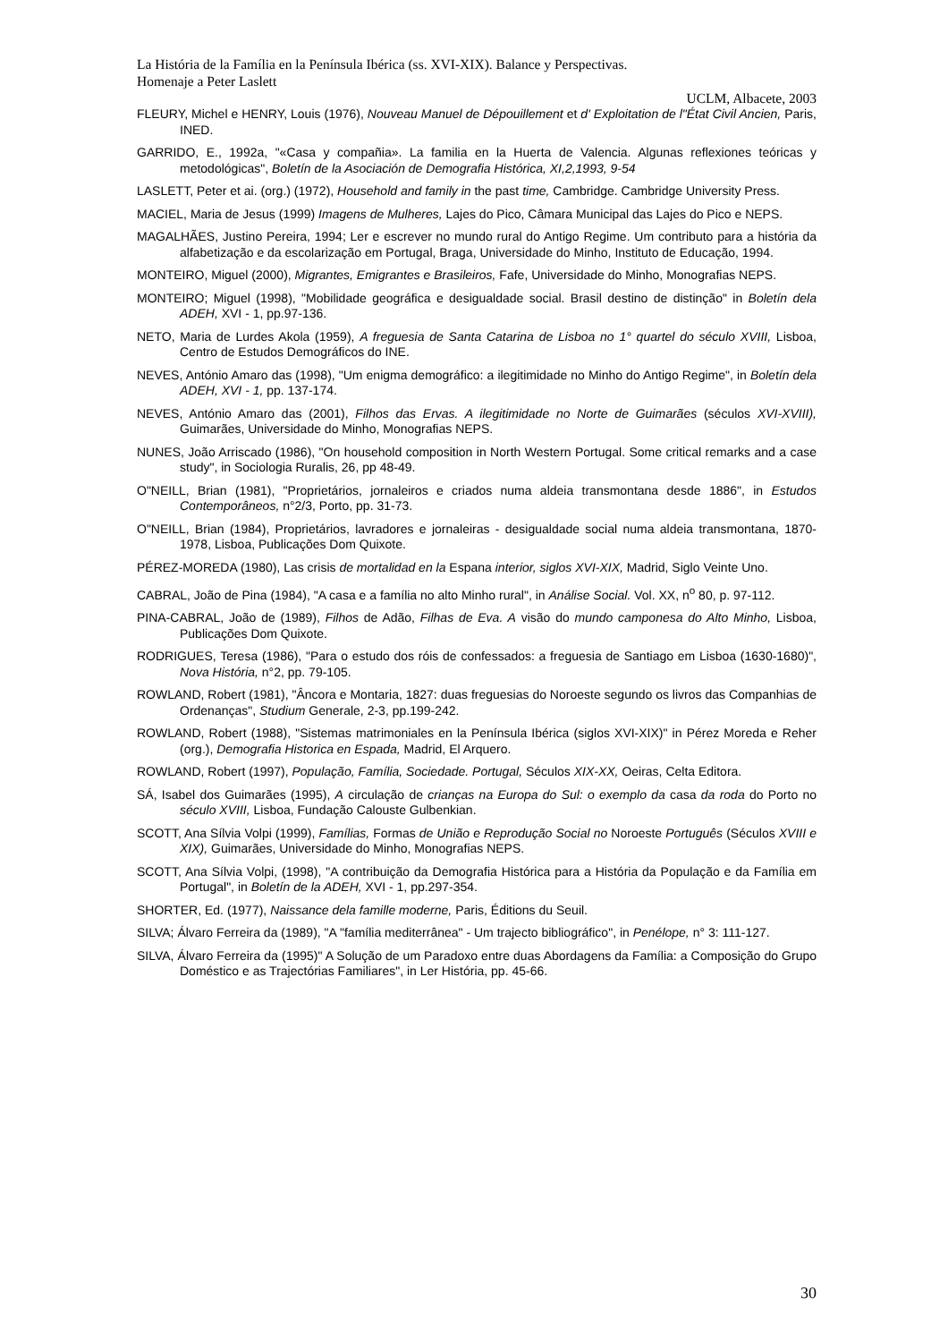La História de la Família en la Península Ibérica (ss. XVI-XIX). Balance y Perspectivas.
Homenaje a Peter Laslett
UCLM, Albacete, 2003
FLEURY, Michel e HENRY, Louis (1976), Nouveau Manuel de Dépouillement et d' Exploitation de l"État Civil Ancien, Paris, INED.
GARRIDO, E., 1992a, "«Casa y compañia». La familia en la Huerta de Valencia. Algunas reflexiones teóricas y metodológicas", Boletín de la Asociación de Demografia Histórica, XI,2,1993, 9-54
LASLETT, Peter et ai. (org.) (1972), Household and family in the past time, Cambridge. Cambridge University Press.
MACIEL, Maria de Jesus (1999) Imagens de Mulheres, Lajes do Pico, Câmara Municipal das Lajes do Pico e NEPS.
MAGALHÃES, Justino Pereira, 1994; Ler e escrever no mundo rural do Antigo Regime. Um contributo para a história da alfabetização e da escolarização em Portugal, Braga, Universidade do Minho, Instituto de Educação, 1994.
MONTEIRO, Miguel (2000), Migrantes, Emigrantes e Brasileiros, Fafe, Universidade do Minho, Monografias NEPS.
MONTEIRO; Miguel (1998), "Mobilidade geográfica e desigualdade social. Brasil destino de distinção" in Boletín dela ADEH, XVI - 1, pp.97-136.
NETO, Maria de Lurdes Akola (1959), A freguesia de Santa Catarina de Lisboa no 1° quartel do século XVIII, Lisboa, Centro de Estudos Demográficos do INE.
NEVES, António Amaro das (1998), "Um enigma demográfico: a ilegitimidade no Minho do Antigo Regime", in Boletín dela ADEH, XVI - 1, pp. 137-174.
NEVES, António Amaro das (2001), Filhos das Ervas. A ilegitimidade no Norte de Guimarães (séculos XVI-XVIII), Guimarães, Universidade do Minho, Monografias NEPS.
NUNES, João Arriscado (1986), "On household composition in North Western Portugal. Some critical remarks and a case study", in Sociologia Ruralis, 26, pp 48-49.
O"NEILL, Brian (1981), "Proprietários, jornaleiros e criados numa aldeia transmontana desde 1886", in Estudos Contemporâneos, n°2/3, Porto, pp. 31-73.
O"NEILL, Brian (1984), Proprietários, lavradores e jornaleiras - desigualdade social numa aldeia transmontana, 1870-1978, Lisboa, Publicações Dom Quixote.
PÉREZ-MOREDA (1980), Las crisis de mortalidad en la Espana interior, siglos XVI-XIX, Madrid, Siglo Veinte Uno.
CABRAL, João de Pina (1984), "A casa e a família no alto Minho rural", in Análise Social. Vol. XX, n<sup>o</sup> 80, p. 97-112.
PINA-CABRAL, João de (1989), Filhos de Adão, Filhas de Eva. A visão do mundo camponesa do Alto Minho, Lisboa, Publicações Dom Quixote.
RODRIGUES, Teresa (1986), "Para o estudo dos róis de confessados: a freguesia de Santiago em Lisboa (1630-1680)", Nova História, n°2, pp. 79-105.
ROWLAND, Robert (1981), "Âncora e Montaria, 1827: duas freguesias do Noroeste segundo os livros das Companhias de Ordenanças", Studium Generale, 2-3, pp.199-242.
ROWLAND, Robert (1988), "Sistemas matrimoniales en la Península Ibérica (siglos XVI-XIX)" in Pérez Moreda e Reher (org.), Demografia Historica en Espada, Madrid, El Arquero.
ROWLAND, Robert (1997), População, Família, Sociedade. Portugal, Séculos XIX-XX, Oeiras, Celta Editora.
SÁ, Isabel dos Guimarães (1995), A circulação de crianças na Europa do Sul: o exemplo da casa da roda do Porto no século XVIII, Lisboa, Fundação Calouste Gulbenkian.
SCOTT, Ana Sílvia Volpi (1999), Famílias, Formas de União e Reprodução Social no Noroeste Português (Séculos XVIII e XIX), Guimarães, Universidade do Minho, Monografias NEPS.
SCOTT, Ana Sílvia Volpi, (1998), "A contribuição da Demografia Histórica para a História da População e da Família em Portugal", in Boletín de la ADEH, XVI - 1, pp.297-354.
SHORTER, Ed. (1977), Naissance dela famille moderne, Paris, Éditions du Seuil.
SILVA; Álvaro Ferreira da (1989), "A "família mediterrânea" - Um trajecto bibliográfico", in Penélope, n° 3: 111-127.
SILVA, Álvaro Ferreira da (1995)" A Solução de um Paradoxo entre duas Abordagens da Família: a Composição do Grupo Doméstico e as Trajectórias Familiares", in Ler História, pp. 45-66.
30